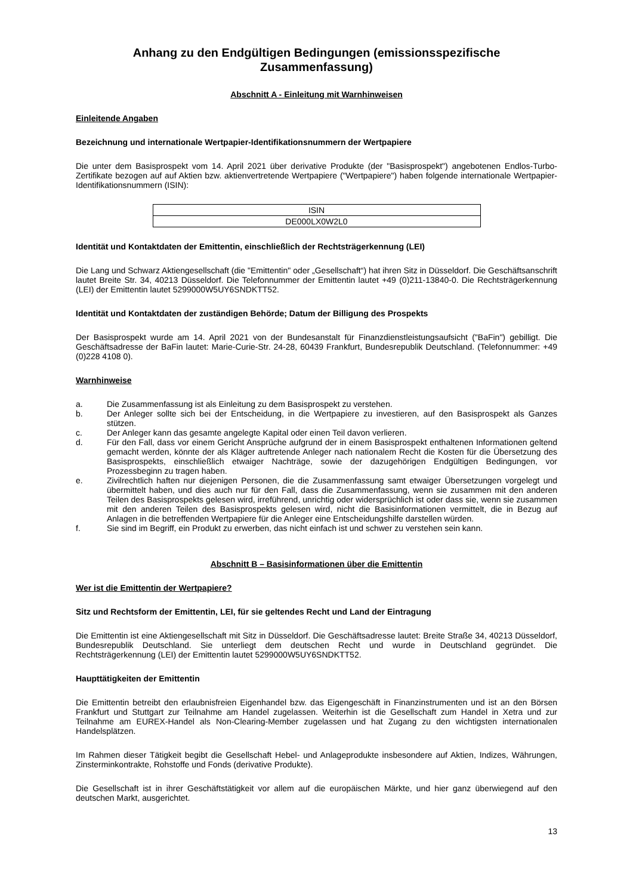Anhang zu den Endgültigen Bedingungen (emissionsspezifische Zusammenfassung)
Abschnitt A - Einleitung mit Warnhinweisen
Einleitende Angaben
Bezeichnung und internationale Wertpapier-Identifikationsnummern der Wertpapiere
Die unter dem Basisprospekt vom 14. April 2021 über derivative Produkte (der "Basisprospekt") angebotenen Endlos-Turbo-Zertifikate bezogen auf auf Aktien bzw. aktienvertretende Wertpapiere ("Wertpapiere") haben folgende internationale Wertpapier-Identifikationsnummern (ISIN):
| ISIN |
| --- |
| DE000LX0W2L0 |
Identität und Kontaktdaten der Emittentin, einschließlich der Rechtsträgerkennung (LEI)
Die Lang und Schwarz Aktiengesellschaft (die "Emittentin" oder „Gesellschaft“) hat ihren Sitz in Düsseldorf. Die Geschäftsanschrift lautet Breite Str. 34, 40213 Düsseldorf. Die Telefonnummer der Emittentin lautet +49 (0)211-13840-0. Die Rechtsträgerkennung (LEI) der Emittentin lautet 5299000W5UY6SNDKTT52.
Identität und Kontaktdaten der zuständigen Behörde; Datum der Billigung des Prospekts
Der Basisprospekt wurde am 14. April 2021 von der Bundesanstalt für Finanzdienstleistungsaufsicht ("BaFin") gebilligt. Die Geschäftsadresse der BaFin lautet: Marie-Curie-Str. 24-28, 60439 Frankfurt, Bundesrepublik Deutschland. (Telefonnummer: +49 (0)228 4108 0).
Warnhinweise
a. Die Zusammenfassung ist als Einleitung zu dem Basisprospekt zu verstehen.
b. Der Anleger sollte sich bei der Entscheidung, in die Wertpapiere zu investieren, auf den Basisprospekt als Ganzes stützen.
c. Der Anleger kann das gesamte angelegte Kapital oder einen Teil davon verlieren.
d. Für den Fall, dass vor einem Gericht Ansprüche aufgrund der in einem Basisprospekt enthaltenen Informationen geltend gemacht werden, könnte der als Kläger auftretende Anleger nach nationalem Recht die Kosten für die Übersetzung des Basisprospekts, einschließlich etwaiger Nachträge, sowie der dazugehörigen Endgültigen Bedingungen, vor Prozessbeginn zu tragen haben.
e. Zivilrechtlich haften nur diejenigen Personen, die die Zusammenfassung samt etwaiger Übersetzungen vorgelegt und übermittelt haben, und dies auch nur für den Fall, dass die Zusammenfassung, wenn sie zusammen mit den anderen Teilen des Basisprospekts gelesen wird, irreführend, unrichtig oder widersprüchlich ist oder dass sie, wenn sie zusammen mit den anderen Teilen des Basisprospekts gelesen wird, nicht die Basisinformationen vermittelt, die in Bezug auf Anlagen in die betreffenden Wertpapiere für die Anleger eine Entscheidungshilfe darstellen würden.
f. Sie sind im Begriff, ein Produkt zu erwerben, das nicht einfach ist und schwer zu verstehen sein kann.
Abschnitt B – Basisinformationen über die Emittentin
Wer ist die Emittentin der Wertpapiere?
Sitz und Rechtsform der Emittentin, LEI, für sie geltendes Recht und Land der Eintragung
Die Emittentin ist eine Aktiengesellschaft mit Sitz in Düsseldorf. Die Geschäftsadresse lautet: Breite Straße 34, 40213 Düsseldorf, Bundesrepublik Deutschland. Sie unterliegt dem deutschen Recht und wurde in Deutschland gegründet. Die Rechtsträgerkennung (LEI) der Emittentin lautet 5299000W5UY6SNDKTT52.
Haupttätigkeiten der Emittentin
Die Emittentin betreibt den erlaubnisfreien Eigenhandel bzw. das Eigengeschäft in Finanzinstrumenten und ist an den Börsen Frankfurt und Stuttgart zur Teilnahme am Handel zugelassen. Weiterhin ist die Gesellschaft zum Handel in Xetra und zur Teilnahme am EUREX-Handel als Non-Clearing-Member zugelassen und hat Zugang zu den wichtigsten internationalen Handelsplätzen.
Im Rahmen dieser Tätigkeit begibt die Gesellschaft Hebel- und Anlageprodukte insbesondere auf Aktien, Indizes, Währungen, Zinsterminkontrakte, Rohstoffe und Fonds (derivative Produkte).
Die Gesellschaft ist in ihrer Geschäftstätigkeit vor allem auf die europäischen Märkte, und hier ganz überwiegend auf den deutschen Markt, ausgerichtet.
13